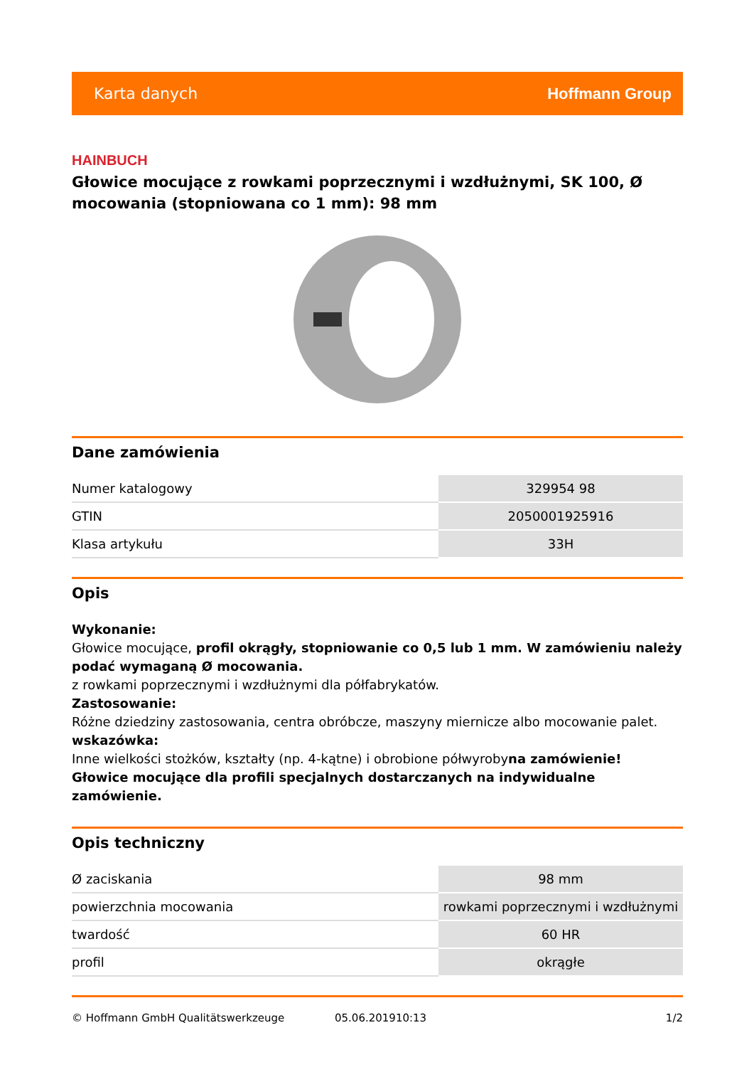Karta danych Hoffmann Group
HAINBUCH
Głowice mocujące z rowkami poprzecznymi i wzdłużnymi, SK 100, Ø mocowania (stopniowana co 1 mm): 98 mm
Dane zamówienia
| Numer katalogowy | 329954 98 |
| GTIN | 2050001925916 |
| Klasa artykułu | 33H |
Opis
Wykonanie:
Głowice mocujące, profil okrągły, stopniowanie co 0,5 lub 1 mm. W zamówieniu należy podać wymaganą Ø mocowania.
z rowkami poprzecznymi i wzdłużnymi dla półfabrykatów.
Zastosowanie:
Różne dziedziny zastosowania, centra obróbcze, maszyny miernicze albo mocowanie palet.
wskazówka:
Inne wielkości stożków, kształty (np. 4-kątne) i obrobione półwyrobyna zamówienie!
Głowice mocujące dla profili specjalnych dostarczanych na indywidualne zamówienie.
Opis techniczny
| Ø zaciskania | 98 mm |
| powierzchnia mocowania | rowkami poprzecznymi i wzdłużnymi |
| twardość | 60 HR |
| profil | okrągłe |
© Hoffmann GmbH Qualitätswerkzeuge 05.06.201910:13 1/2